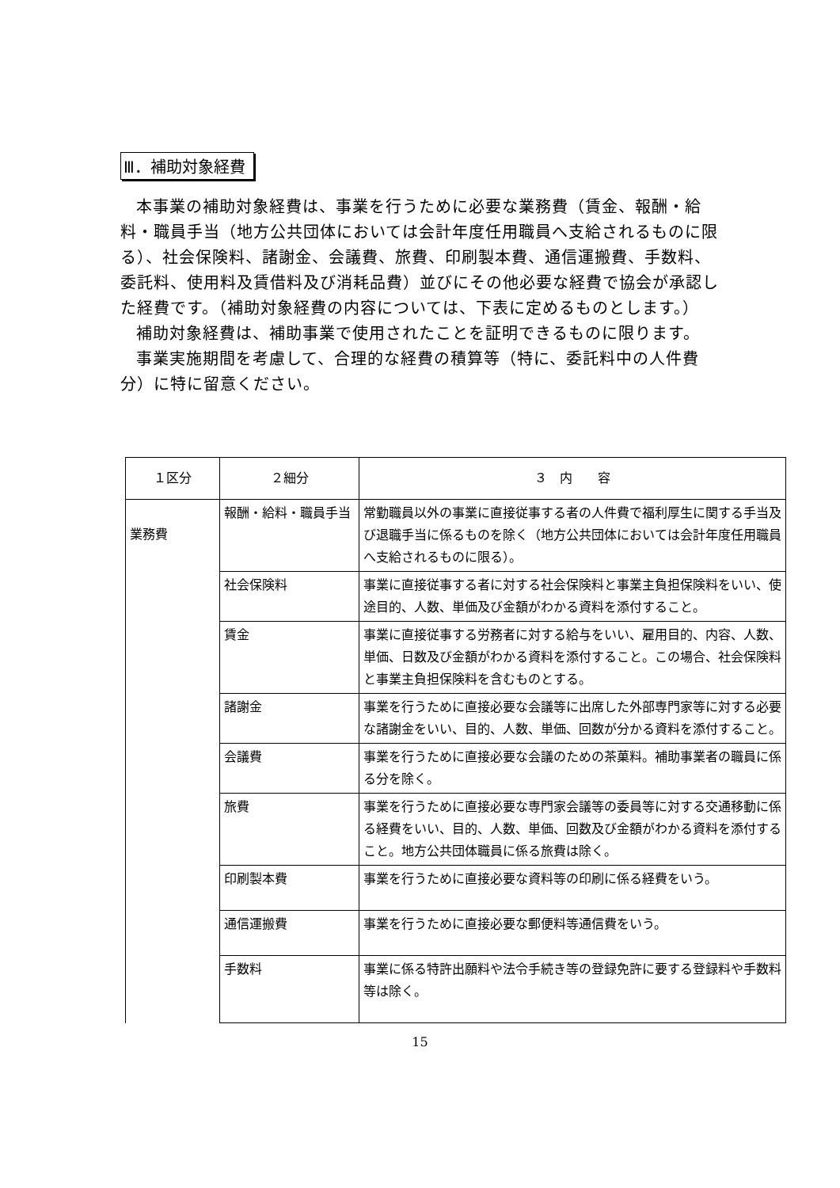Ⅲ．補助対象経費
本事業の補助対象経費は、事業を行うために必要な業務費（賃金、報酬・給料・職員手当（地方公共団体においては会計年度任用職員へ支給されるものに限る）、社会保険料、諸謝金、会議費、旅費、印刷製本費、通信運搬費、手数料、委託料、使用料及賃借料及び消耗品費）並びにその他必要な経費で協会が承認した経費です。（補助対象経費の内容については、下表に定めるものとします。）
補助対象経費は、補助事業で使用されたことを証明できるものに限ります。
事業実施期間を考慮して、合理的な経費の積算等（特に、委託料中の人件費分）に特に留意ください。
| １区分 | ２細分 | ３ 内 容 |
| --- | --- | --- |
| 業務費 | 報酬・給料・職員手当 | 常勤職員以外の事業に直接従事する者の人件費で福利厚生に関する手当及び退職手当に係るものを除く（地方公共団体においては会計年度任用職員へ支給されるものに限る）。 |
| | 社会保険料 | 事業に直接従事する者に対する社会保険料と事業主負担保険料をいい、使途目的、人数、単価及び金額がわかる資料を添付すること。 |
| | 賃金 | 事業に直接従事する労務者に対する給与をいい、雇用目的、内容、人数、単価、日数及び金額がわかる資料を添付すること。この場合、社会保険料と事業主負担保険料を含むものとする。 |
| | 諸謝金 | 事業を行うために直接必要な会議等に出席した外部専門家等に対する必要な諸謝金をいい、目的、人数、単価、回数が分かる資料を添付すること。 |
| | 会議費 | 事業を行うために直接必要な会議のための茶菓料。補助事業者の職員に係る分を除く。 |
| | 旅費 | 事業を行うために直接必要な専門家会議等の委員等に対する交通移動に係る経費をいい、目的、人数、単価、回数及び金額がわかる資料を添付すること。地方公共団体職員に係る旅費は除く。 |
| | 印刷製本費 | 事業を行うために直接必要な資料等の印刷に係る経費をいう。 |
| | 通信運搬費 | 事業を行うために直接必要な郵便料等通信費をいう。 |
| | 手数料 | 事業に係る特許出願料や法令手続き等の登録免許に要する登録料や手数料等は除く。 |
15